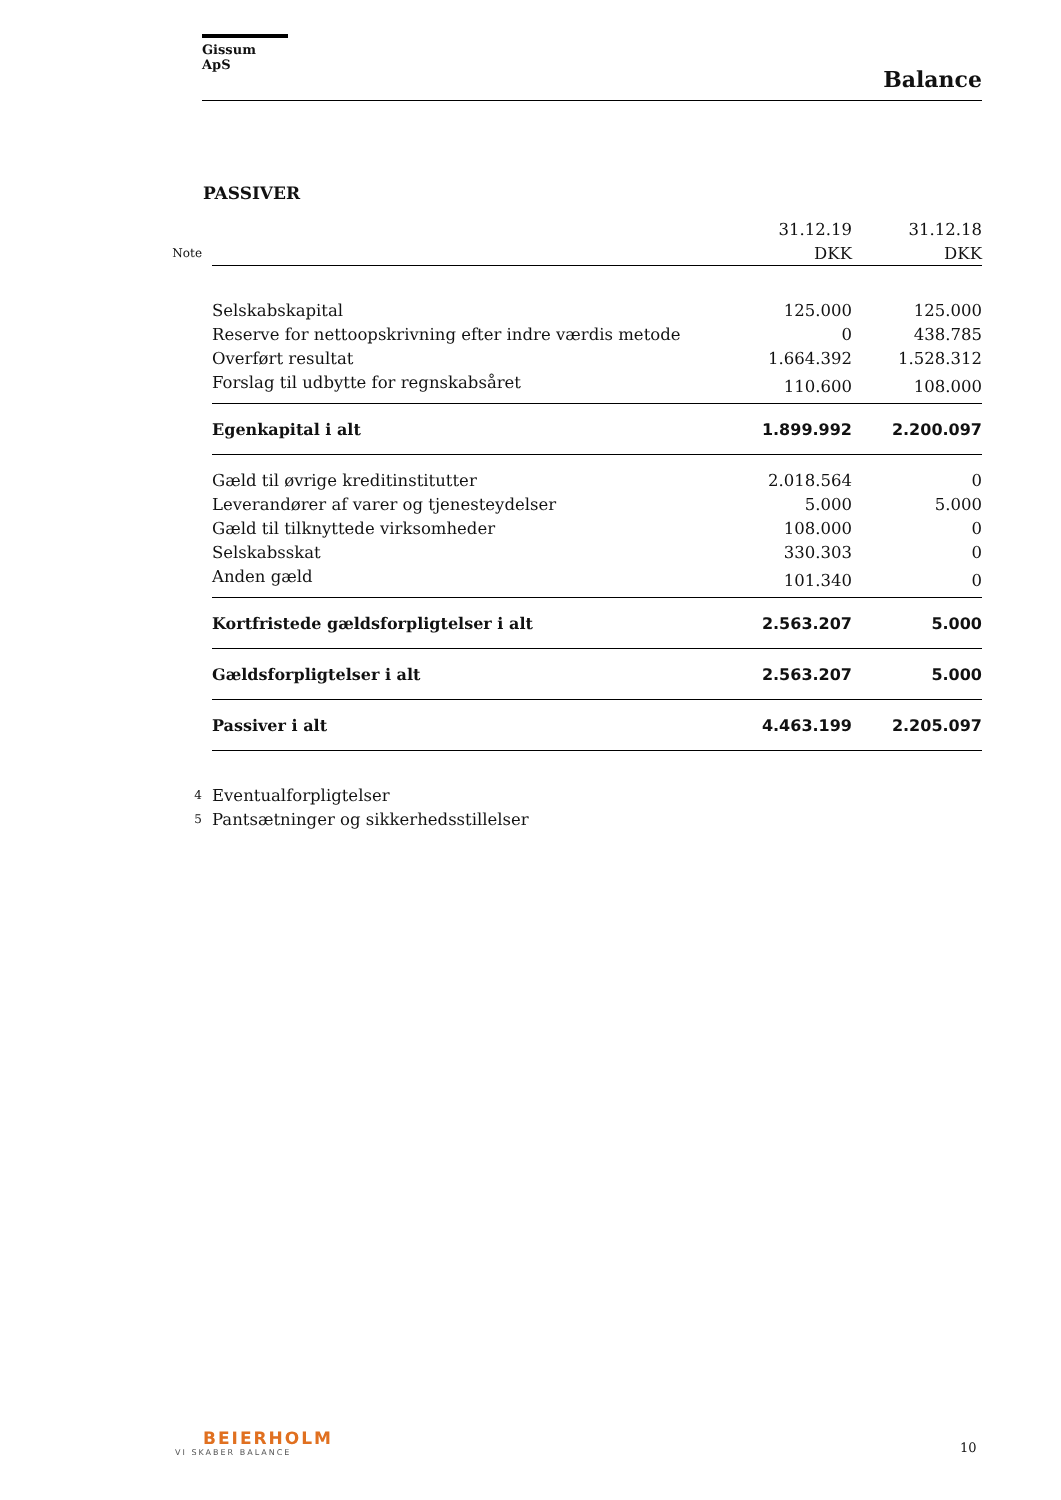Gissum ApS
Balance
PASSIVER
| | | 31.12.19 | 31.12.18 |
| Note | | DKK | DKK |
| | Selskabskapital | 125.000 | 125.000 |
| | Reserve for nettoopskrivning efter indre værdis metode | 0 | 438.785 |
| | Overført resultat | 1.664.392 | 1.528.312 |
| | Forslag til udbytte for regnskabsåret | 110.600 | 108.000 |
| | Egenkapital i alt | 1.899.992 | 2.200.097 |
| | Gæld til øvrige kreditinstitutter | 2.018.564 | 0 |
| | Leverandører af varer og tjenesteydelser | 5.000 | 5.000 |
| | Gæld til tilknyttede virksomheder | 108.000 | 0 |
| | Selskabsskat | 330.303 | 0 |
| | Anden gæld | 101.340 | 0 |
| | Kortfristede gældsforpligtelser i alt | 2.563.207 | 5.000 |
| | Gældsforpligtelser i alt | 2.563.207 | 5.000 |
| | Passiver i alt | 4.463.199 | 2.205.097 |
| 4 | Eventualforpligtelser | | |
| 5 | Pantsætninger og sikkerhedsstillelser | | |
BEIERHOLM
VI SKABER BALANCE
10